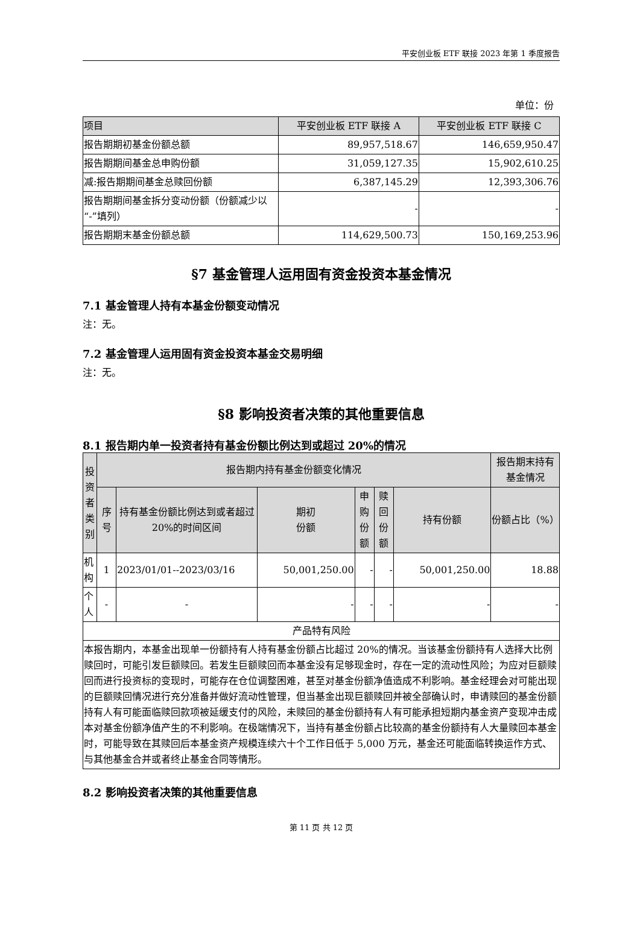平安创业板 ETF 联接 2023 年第 1 季度报告
单位：份
| 项目 | 平安创业板 ETF 联接 A | 平安创业板 ETF 联接 C |
| --- | --- | --- |
| 报告期期初基金份额总额 | 89,957,518.67 | 146,659,950.47 |
| 报告期期间基金总申购份额 | 31,059,127.35 | 15,902,610.25 |
| 减:报告期期间基金总赎回份额 | 6,387,145.29 | 12,393,306.76 |
| 报告期期间基金拆分变动份额（份额减少以“-”填列） | - | - |
| 报告期期末基金份额总额 | 114,629,500.73 | 150,169,253.96 |
§7 基金管理人运用固有资金投资本基金情况
7.1 基金管理人持有本基金份额变动情况
注：无。
7.2 基金管理人运用固有资金投资本基金交易明细
注：无。
§8 影响投资者决策的其他重要信息
8.1 报告期内单一投资者持有基金份额比例达到或超过 20%的情况
| 投资者类别 | 报告期内持有基金份额变化情况 | | | | | | 报告期末持有基金情况 |
| | 序号 | 持有基金份额比例达到或者超过20%的时间区间 | 期初 份额 | 申购 份额 | 赎回 份额 | 持有份额 | 份额占比（%） |
| 机构 | 1 | 2023/01/01--2023/03/16 | 50,001,250.00 | - | - | 50,001,250.00 | 18.88 |
| 个人 | - | - | - | - | - | - | - |
| 产品特有风险 | | | | | | | |
| 本报告期内，本基金出现单一份额持有人持有基金份额占比超过 20%的情况。当该基金份额持有人选择大比例赎回时，可能引发巨额赎回。若发生巨额赎回而本基金没有足够现金时，存在一定的流动性风险；为应对巨额赎回而进行投资标的变现时，可能存在仓位调整困难，甚至对基金份额净值造成不利影响。基金经理会对可能出现的巨额赎回情况进行充分准备并做好流动性管理，但当基金出现巨额赎回并被全部确认时，申请赎回的基金份额持有人有可能面临赎回款项被延缓支付的风险，未赎回的基金份额持有人有可能承担短期内基金资产变现冲击成本对基金份额净值产生的不利影响。在极端情况下，当持有基金份额占比较高的基金份额持有人大量赎回本基金时，可能导致在其赎回后本基金资产规模连续六十个工作日低于 5,000 万元，基金还可能面临转换运作方式、与其他基金合并或者终止基金合同等情形。 | | | | | | | |
8.2 影响投资者决策的其他重要信息
第 11 页 共 12 页